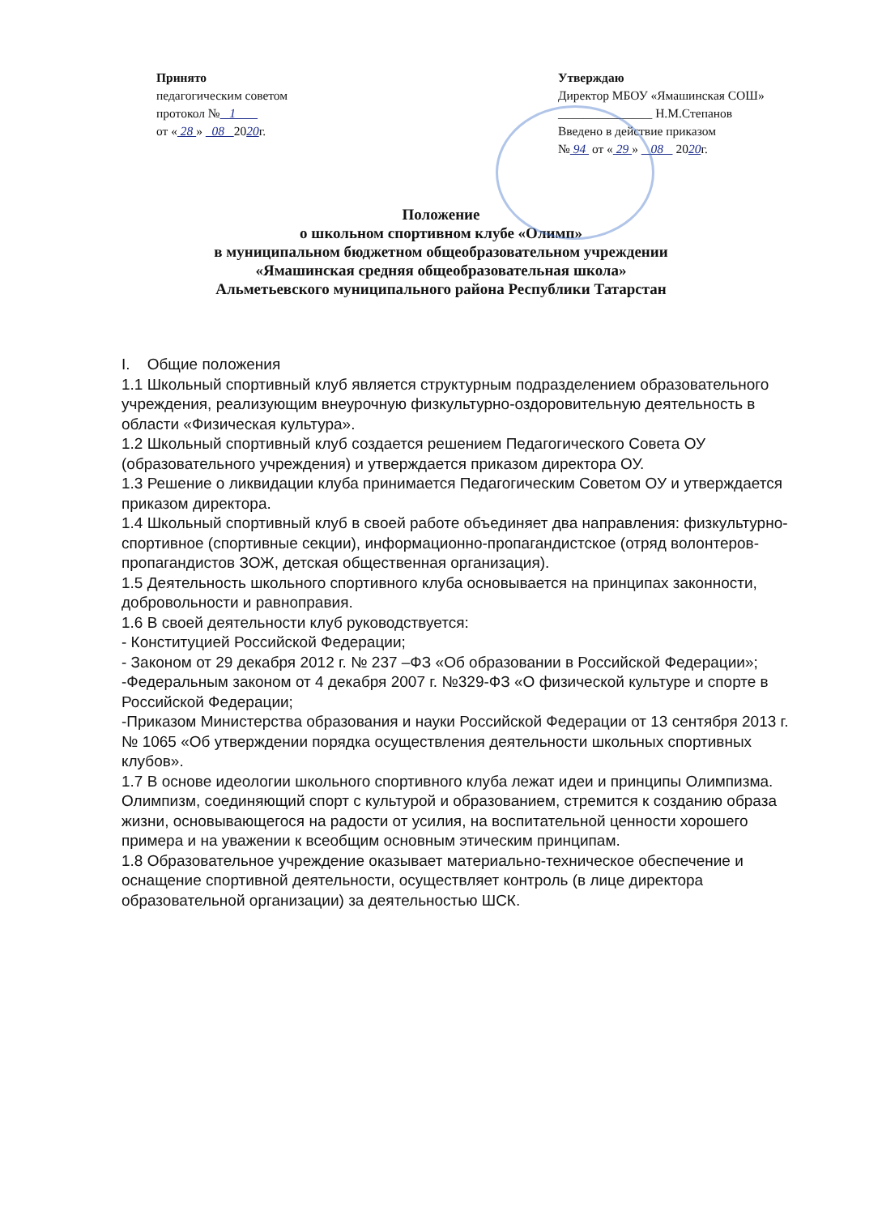Принято
педагогическим советом
протокол № 1
от « 28 » 08 2020г.
Утверждаю
Директор МБОУ «Ямашинская СОШ»
_______________ Н.М.Степанов
Введено в действие приказом
№ 94 от « 29 » 08 2020г.
Положение
о школьном спортивном клубе «Олимп»
в муниципальном бюджетном общеобразовательном учреждении
«Ямашинская средняя общеобразовательная школа»
Альметьевского муниципального района Республики Татарстан
I. Общие положения
1.1 Школьный спортивный клуб является структурным подразделением образовательного учреждения, реализующим внеурочную физкультурно-оздоровительную деятельность в области «Физическая культура».
1.2 Школьный спортивный клуб создается решением Педагогического Совета ОУ (образовательного учреждения) и утверждается приказом директора ОУ.
1.3 Решение о ликвидации клуба принимается Педагогическим Советом ОУ и утверждается приказом директора.
1.4 Школьный спортивный клуб в своей работе объединяет два направления: физкультурно-спортивное (спортивные секции), информационно-пропагандистское (отряд волонтеров-пропагандистов ЗОЖ, детская общественная организация).
1.5 Деятельность школьного спортивного клуба основывается на принципах законности, добровольности и равноправия.
1.6 В своей деятельности клуб руководствуется:
- Конституцией Российской Федерации;
- Законом от 29 декабря 2012 г. № 237 –ФЗ «Об образовании в Российской Федерации»;
-Федеральным законом от 4 декабря 2007 г. №329-ФЗ «О физической культуре и спорте в Российской Федерации;
-Приказом Министерства образования и науки Российской Федерации от 13 сентября 2013 г. № 1065 «Об утверждении порядка осуществления деятельности школьных спортивных клубов».
1.7 В основе идеологии школьного спортивного клуба лежат идеи и принципы Олимпизма. Олимпизм, соединяющий спорт с культурой и образованием, стремится к созданию образа жизни, основывающегося на радости от усилия, на воспитательной ценности хорошего примера и на уважении к всеобщим основным этическим принципам.
1.8 Образовательное учреждение оказывает материально-техническое обеспечение и оснащение спортивной деятельности, осуществляет контроль (в лице директора образовательной организации) за деятельностью ШСК.